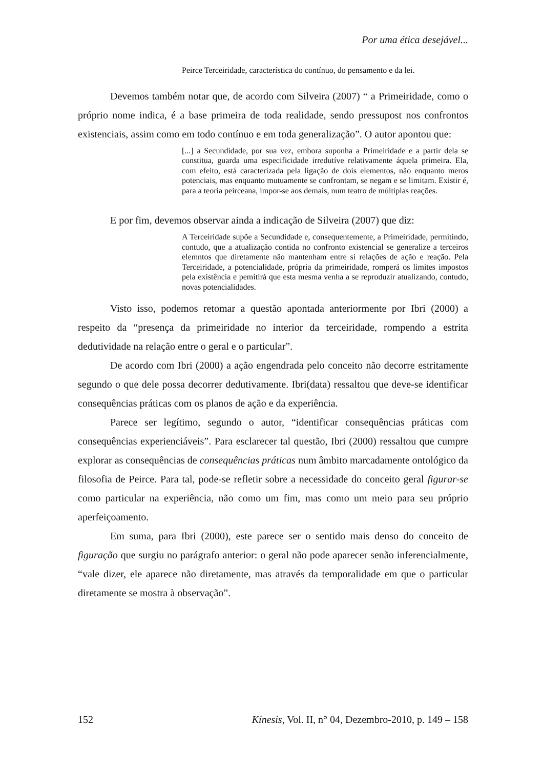Por uma ética desejável...
Peirce Terceiridade, característica do contínuo, do pensamento e da lei.
Devemos também notar que, de acordo com Silveira (2007) “ a Primeiridade, como o próprio nome indica, é a base primeira de toda realidade, sendo pressupost nos confrontos existenciais, assim como em todo contínuo e em toda generalização”. O autor apontou que:
[...] a Secundidade, por sua vez, embora suponha a Primeiridade e a partir dela se constitua, guarda uma especificidade irredutíve relativamente áquela primeira. Ela, com efeito, está caracterizada pela ligação de dois elementos, não enquanto meros potenciais, mas enquanto mutuamente se confrontam, se negam e se limitam. Existir é, para a teoria peirceana, impor-se aos demais, num teatro de múltiplas reações.
E por fim, devemos observar ainda a indicação de Silveira (2007) que diz:
A Terceiridade supõe a Secundidade e, consequentemente, a Primeiridade, permitindo, contudo, que a atualização contida no confronto existencial se generalize a terceiros elemntos que diretamente não mantenham entre si relações de ação e reação. Pela Terceiridade, a potencialidade, própria da primeiridade, romperá os limites impostos pela existência e pemitirá que esta mesma venha a se reproduzir atualizando, contudo, novas potencialidades.
Visto isso, podemos retomar a questão apontada anteriormente por Ibri (2000) a respeito da “presença da primeiridade no interior da terceiridade, rompendo a estrita dedutividade na relação entre o geral e o particular”.
De acordo com Ibri (2000) a ação engendrada pelo conceito não decorre estritamente segundo o que dele possa decorrer dedutivamente. Ibri(data) ressaltou que deve-se identificar consequências práticas com os planos de ação e da experiência.
Parece ser legítimo, segundo o autor, “identificar consequências práticas com consequências experienciáveis”. Para esclarecer tal questão, Ibri (2000) ressaltou que cumpre explorar as consequências de consequências práticas num âmbito marcadamente ontológico da filosofia de Peirce. Para tal, pode-se refletir sobre a necessidade do conceito geral figurar-se como particular na experiência, não como um fim, mas como um meio para seu próprio aperfeiçoamento.
Em suma, para Ibri (2000), este parece ser o sentido mais denso do conceito de figuração que surgiu no parágrafo anterior: o geral não pode aparecer senão inferencialmente, “vale dizer, ele aparece não diretamente, mas através da temporalidade em que o particular diretamente se mostra à observação”.
152 Kínesis, Vol. II, n° 04, Dezembro-2010, p. 149 – 158